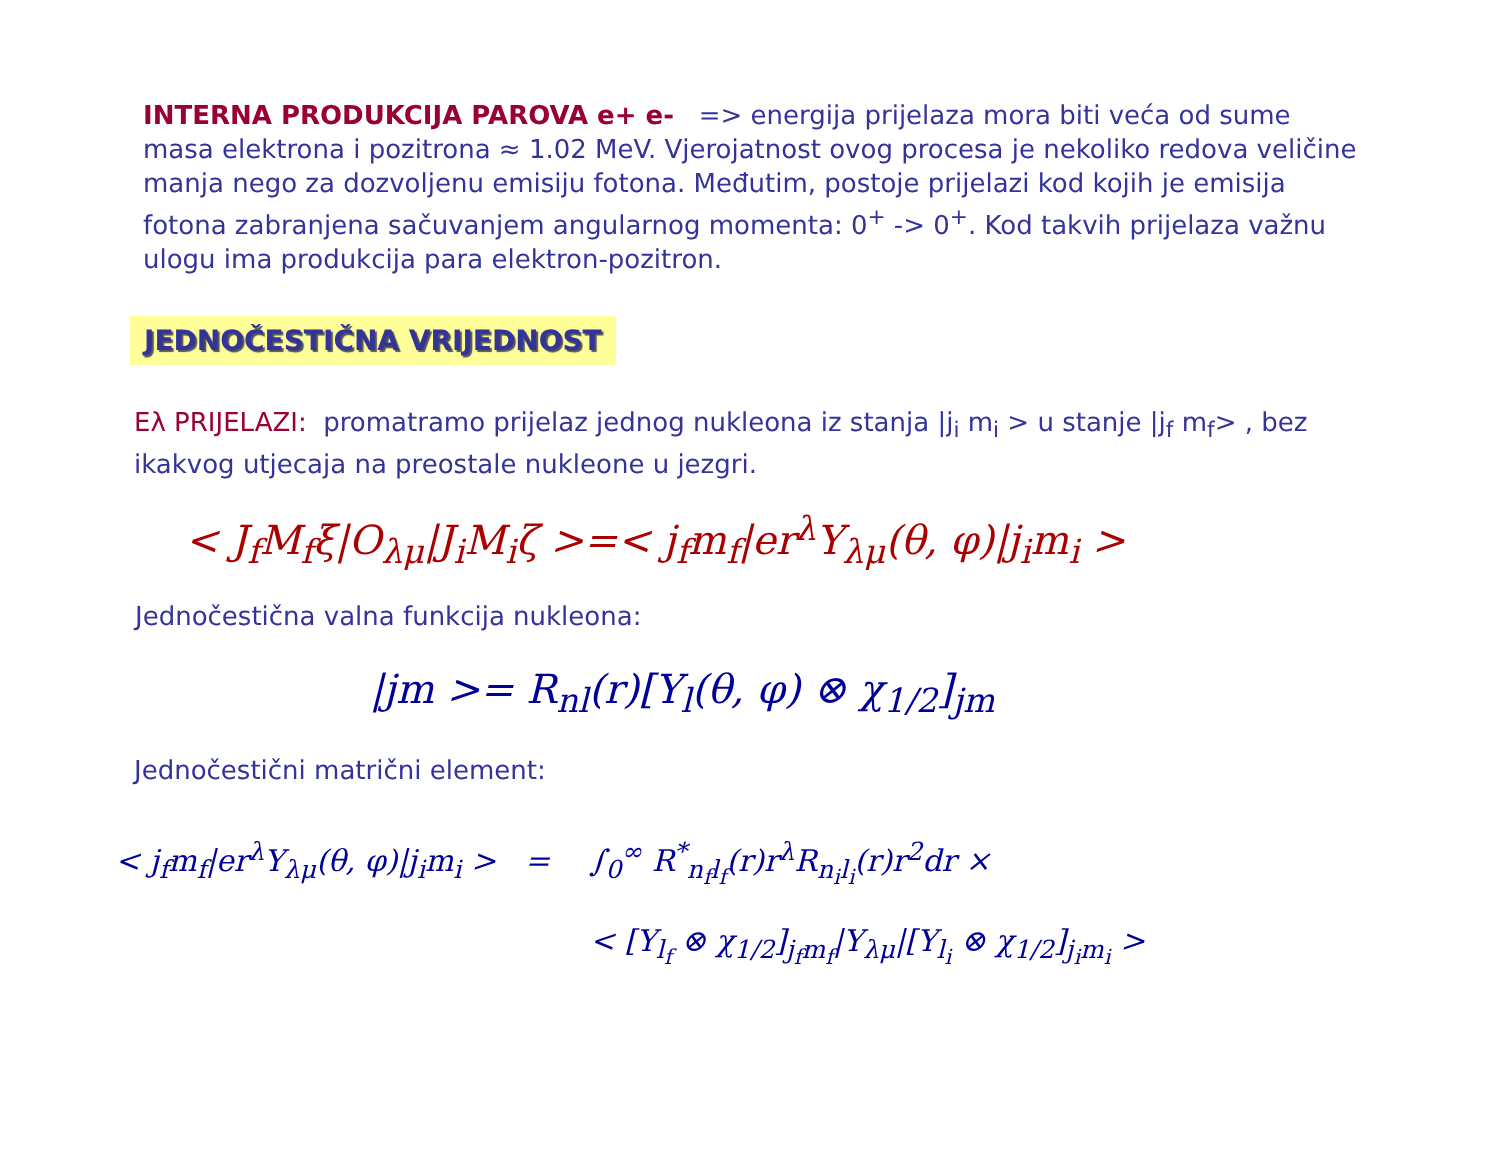INTERNA PRODUKCIJA PAROVA e+ e- => energija prijelaza mora biti veća od sume masa elektrona i pozitrona ≈ 1.02 MeV. Vjerojatnost ovog procesa je nekoliko redova veličine manja nego za dozvoljenu emisiju fotona. Međutim, postoje prijelazi kod kojih je emisija fotona zabranjena sačuvanjem angularnog momenta: 0<sup>+</sup> -> 0<sup>+</sup>. Kod takvih prijelaza važnu ulogu ima produkcija para elektron-pozitron.
JEDNOČESTIČNA VRIJEDNOST
Eλ PRIJELAZI: promatramo prijelaz jednog nukleona iz stanja |j<sub>i</sub> m<sub>i</sub> > u stanje |j<sub>f</sub> m<sub>f</sub>> , bez ikakvog utjecaja na preostale nukleone u jezgri.
< J<sub>f</sub>M<sub>f</sub>ξ|O<sub>λμ</sub>|J<sub>i</sub>M<sub>i</sub>ζ >=< j<sub>f</sub>m<sub>f</sub>|er<sup>λ</sup>Y<sub>λμ</sub>(θ, φ)|j<sub>i</sub>m<sub>i</sub> >
Jednočestična valna funkcija nukleona:
|jm >= R<sub>nl</sub>(r)[Y<sub>l</sub>(θ, φ) ⊗ χ<sub>1/2</sub>]<sub>jm</sub>
Jednočestični matrični element:
< j<sub>f</sub>m<sub>f</sub>|er<sup>λ</sup>Y<sub>λμ</sub>(θ, φ)|j<sub>i</sub>m<sub>i</sub> > = ∫<sub>0</sub><sup>∞</sup> R<sup>*</sup><sub>n<sub>f</sub>l<sub>f</sub></sub>(r)r<sup>λ</sup>R<sub>n<sub>i</sub>l<sub>i</sub></sub>(r)r<sup>2</sup>dr ×
< [Y<sub>l<sub>f</sub></sub> ⊗ χ<sub>1/2</sub>]<sub>j<sub>f</sub>m<sub>f</sub></sub>|Y<sub>λμ</sub>|[Y<sub>l<sub>i</sub></sub> ⊗ χ<sub>1/2</sub>]<sub>j<sub>i</sub>m<sub>i</sub></sub> >